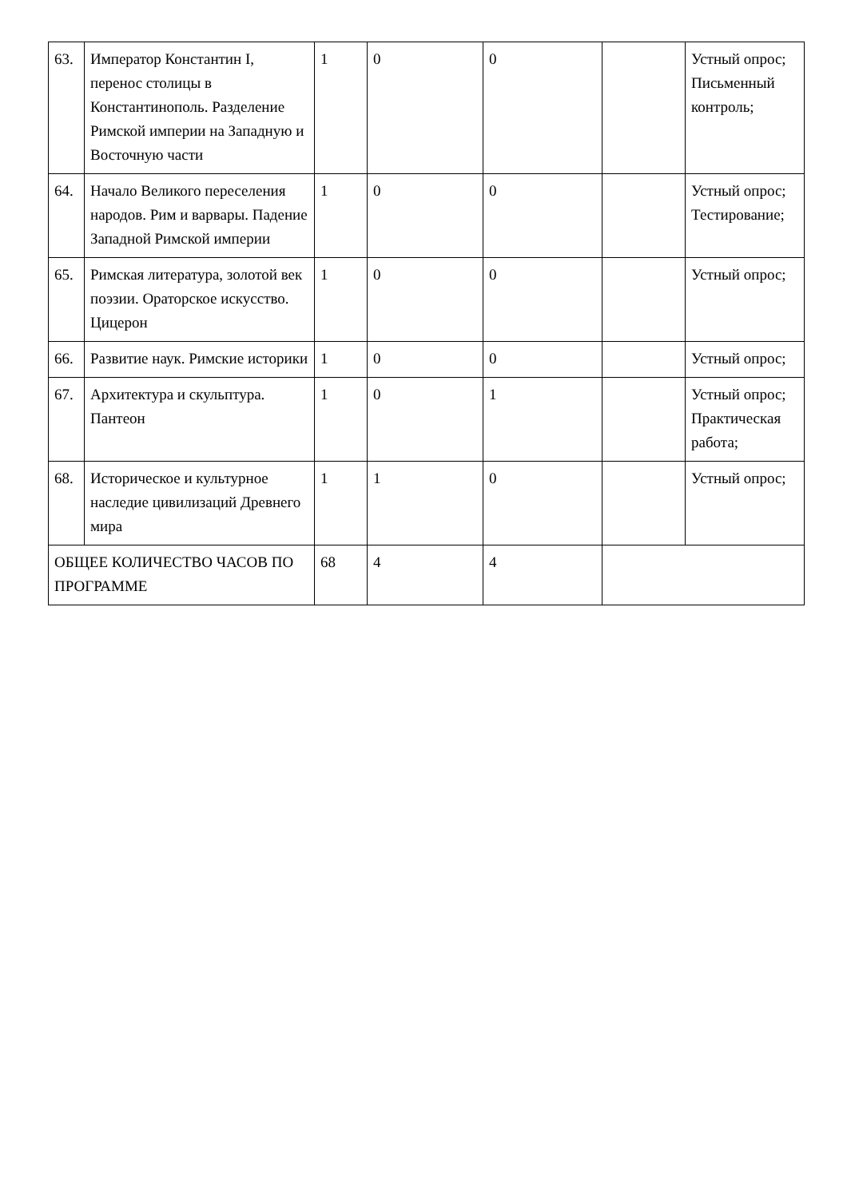| 63. | Император Константин I, перенос столицы в Константинополь. Разделение Римской империи на Западную и Восточную части | 1 | 0 | 0 | | Устный опрос; Письменный контроль; |
| 64. | Начало Великого переселения народов. Рим и варвары. Падение Западной Римской империи | 1 | 0 | 0 | | Устный опрос; Тестирование; |
| 65. | Римская литература, золотой век поэзии. Ораторское искусство. Цицерон | 1 | 0 | 0 | | Устный опрос; |
| 66. | Развитие наук. Римские историки | 1 | 0 | 0 | | Устный опрос; |
| 67. | Архитектура и скульптура. Пантеон | 1 | 0 | 1 | | Устный опрос; Практическая работа; |
| 68. | Историческое и культурное наследие цивилизаций Древнего мира | 1 | 1 | 0 | | Устный опрос; |
| ОБЩЕЕ КОЛИЧЕСТВО ЧАСОВ ПО ПРОГРАММЕ | | 68 | 4 | 4 | | |